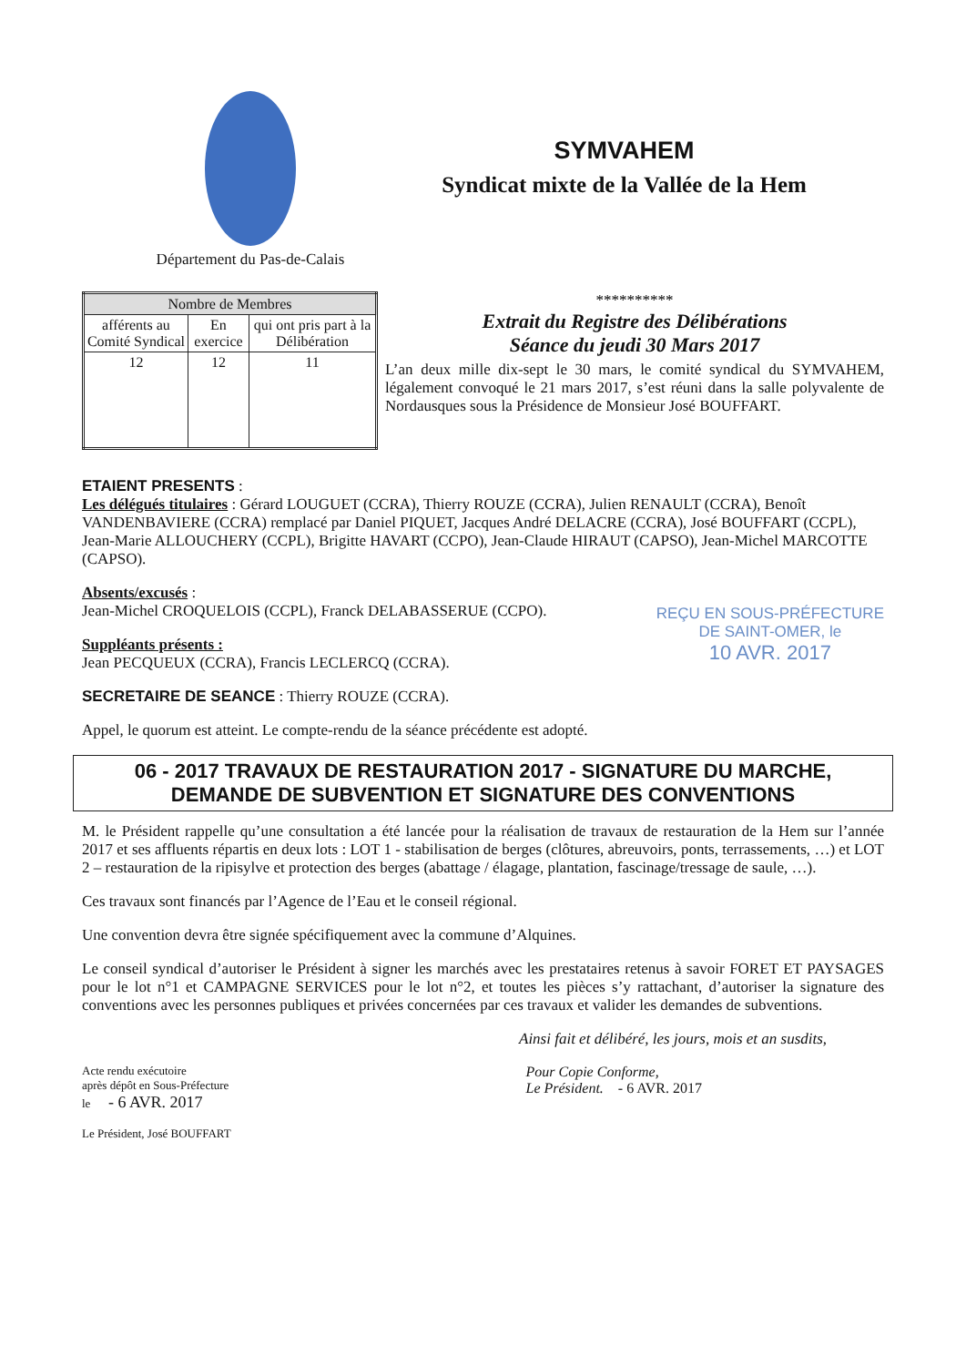Département du Pas-de-Calais
SYMVAHEM
Syndicat mixte de la Vallée de la Hem
| Nombre de Membres | | |
| --- | --- | --- |
| afférents au Comité Syndical | En exercice | qui ont pris part à la Délibération |
| 12 | 12 | 11 |
**********
Extrait du Registre des Délibérations
Séance du jeudi 30 Mars 2017
L’an deux mille dix-sept le 30 mars, le comité syndical du SYMVAHEM, légalement convoqué le 21 mars 2017, s’est réuni dans la salle polyvalente de Nordausques sous la Présidence de Monsieur José BOUFFART.
ETAIENT PRESENTS :
Les délégués titulaires : Gérard LOUGUET (CCRA), Thierry ROUZE (CCRA), Julien RENAULT (CCRA), Benoît VANDENBAVIERE (CCRA) remplacé par Daniel PIQUET, Jacques André DELACRE (CCRA), José BOUFFART (CCPL), Jean-Marie ALLOUCHERY (CCPL), Brigitte HAVART (CCPO), Jean-Claude HIRAUT (CAPSO), Jean-Michel MARCOTTE (CAPSO).
REÇU EN SOUS-PRÉFECTURE
DE SAINT-OMER, le
10 AVR. 2017
Absents/excusés :
Jean-Michel CROQUELOIS (CCPL), Franck DELABASSERUE (CCPO).
Suppléants présents :
Jean PECQUEUX (CCRA), Francis LECLERCQ (CCRA).
SECRETAIRE DE SEANCE : Thierry ROUZE (CCRA).
Appel, le quorum est atteint. Le compte-rendu de la séance précédente est adopté.
06 - 2017 TRAVAUX DE RESTAURATION 2017 - SIGNATURE DU MARCHE,
DEMANDE DE SUBVENTION ET SIGNATURE DES CONVENTIONS
M. le Président rappelle qu’une consultation a été lancée pour la réalisation de travaux de restauration de la Hem sur l’année 2017 et ses affluents répartis en deux lots : LOT 1 - stabilisation de berges (clôtures, abreuvoirs, ponts, terrassements, …) et LOT 2 – restauration de la ripisylve et protection des berges (abattage / élagage, plantation, fascinage/tressage de saule, …).
Ces travaux sont financés par l’Agence de l’Eau et le conseil régional.
Une convention devra être signée spécifiquement avec la commune d’Alquines.
Le conseil syndical d’autoriser le Président à signer les marchés avec les prestataires retenus à savoir FORET ET PAYSAGES pour le lot n°1 et CAMPAGNE SERVICES pour le lot n°2, et toutes les pièces s’y rattachant, d’autoriser la signature des conventions avec les personnes publiques et privées concernées par ces travaux et valider les demandes de subventions.
Ainsi fait et délibéré, les jours, mois et an susdits,
Acte rendu exécutoire
après dépôt en Sous-Préfecture
le - 6 AVR. 2017
Le Président, José BOUFFART
Pour Copie Conforme,
Le Président. - 6 AVR. 2017